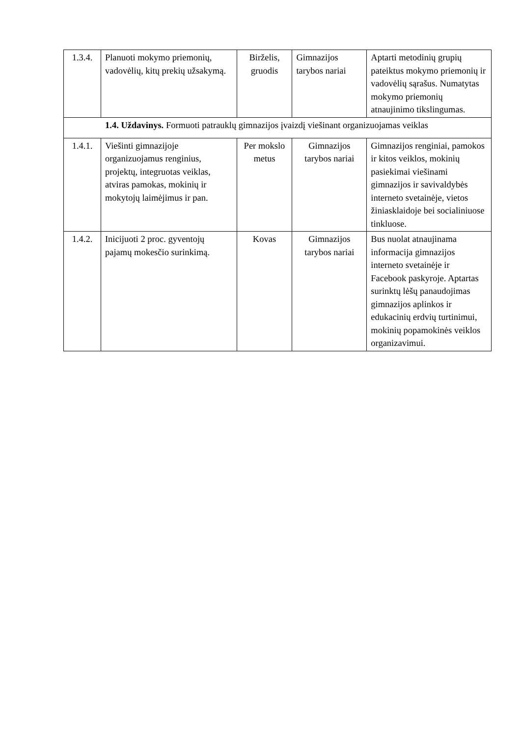| 1.3.4. | Planuoti mokymo priemonių, vadovėlių, kitų prekių užsakymą. | Birželis, gruodis | Gimnazijos tarybos nariai | Aptarti metodinių grupių pateiktus mokymo priemonių ir vadovėlių sąrašus. Numatytas mokymo priemonių atnaujinimo tikslingumas. |
| 1.4. Uždavinys. Formuoti patrauklų gimnazijos įvaizdį viešinant organizuojamas veiklas | | | | |
| 1.4.1. | Viešinti gimnazijoje organizuojamus renginius, projektų, integruotas veiklas, atviras pamokas, mokinių ir mokytojų laimėjimus ir pan. | Per mokslo metus | Gimnazijos tarybos nariai | Gimnazijos renginiai, pamokos ir kitos veiklos, mokinių pasiekimai viešinami gimnazijos ir savivaldybės interneto svetainėje, vietos žiniasklaidoje bei socialiniuose tinkluose. |
| 1.4.2. | Inicijuoti 2 proc. gyventojų pajamų mokesčio surinkimą. | Kovas | Gimnazijos tarybos nariai | Bus nuolat atnaujinama informacija gimnazijos interneto svetainėje ir Facebook paskyroje. Aptartas surinktų lėšų panaudojimas gimnazijos aplinkos ir edukacinių erdvių turtinimui, mokinių popamokinės veiklos organizavimui. |